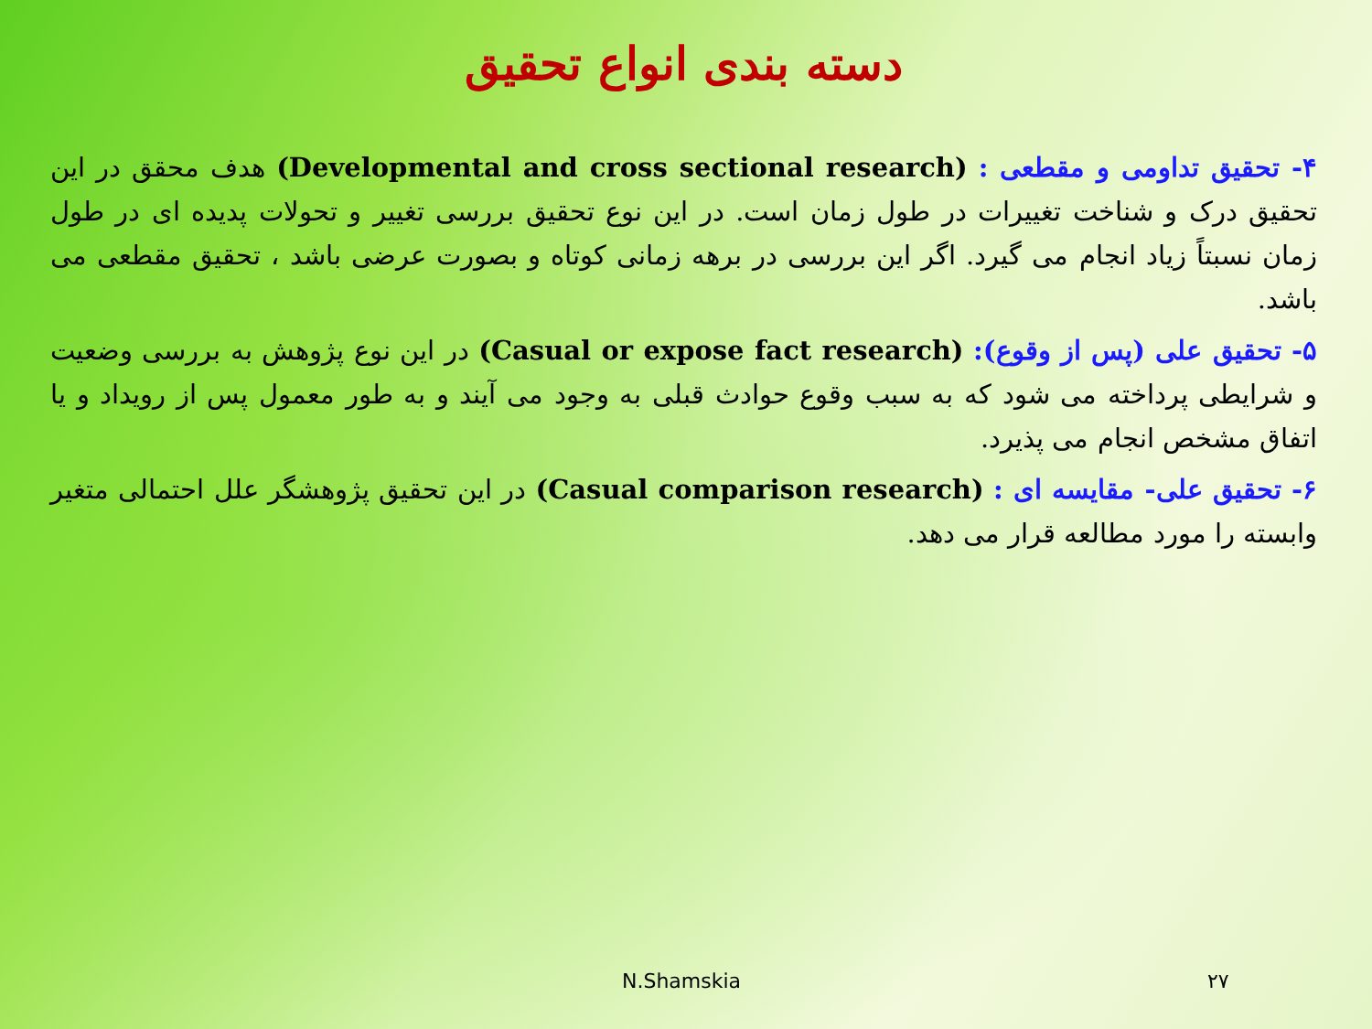دسته بندی انواع تحقیق
۴- تحقیق تداومی و مقطعی : (Developmental and cross sectional research) هدف محقق در این تحقیق درک و شناخت تغییرات در طول زمان است. در این نوع تحقیق بررسی تغییر و تحولات پدیده ای در طول زمان نسبتاً زیاد انجام می گیرد. اگر این بررسی در برهه زمانی کوتاه و بصورت عرضی باشد ، تحقیق مقطعی می باشد.
۵- تحقیق علی (پس از وقوع): (Casual or expose fact research) در این نوع پژوهش به بررسی وضعیت و شرایطی پرداخته می شود که به سبب وقوع حوادث قبلی به وجود می آیند و به طور معمول پس از رویداد و یا اتفاق مشخص انجام می پذیرد.
۶- تحقیق علی- مقایسه ای : (Casual comparison research) در این تحقیق پژوهشگر علل احتمالی متغیر وابسته را مورد مطالعه قرار می دهد.
N.Shamskia ۲۷